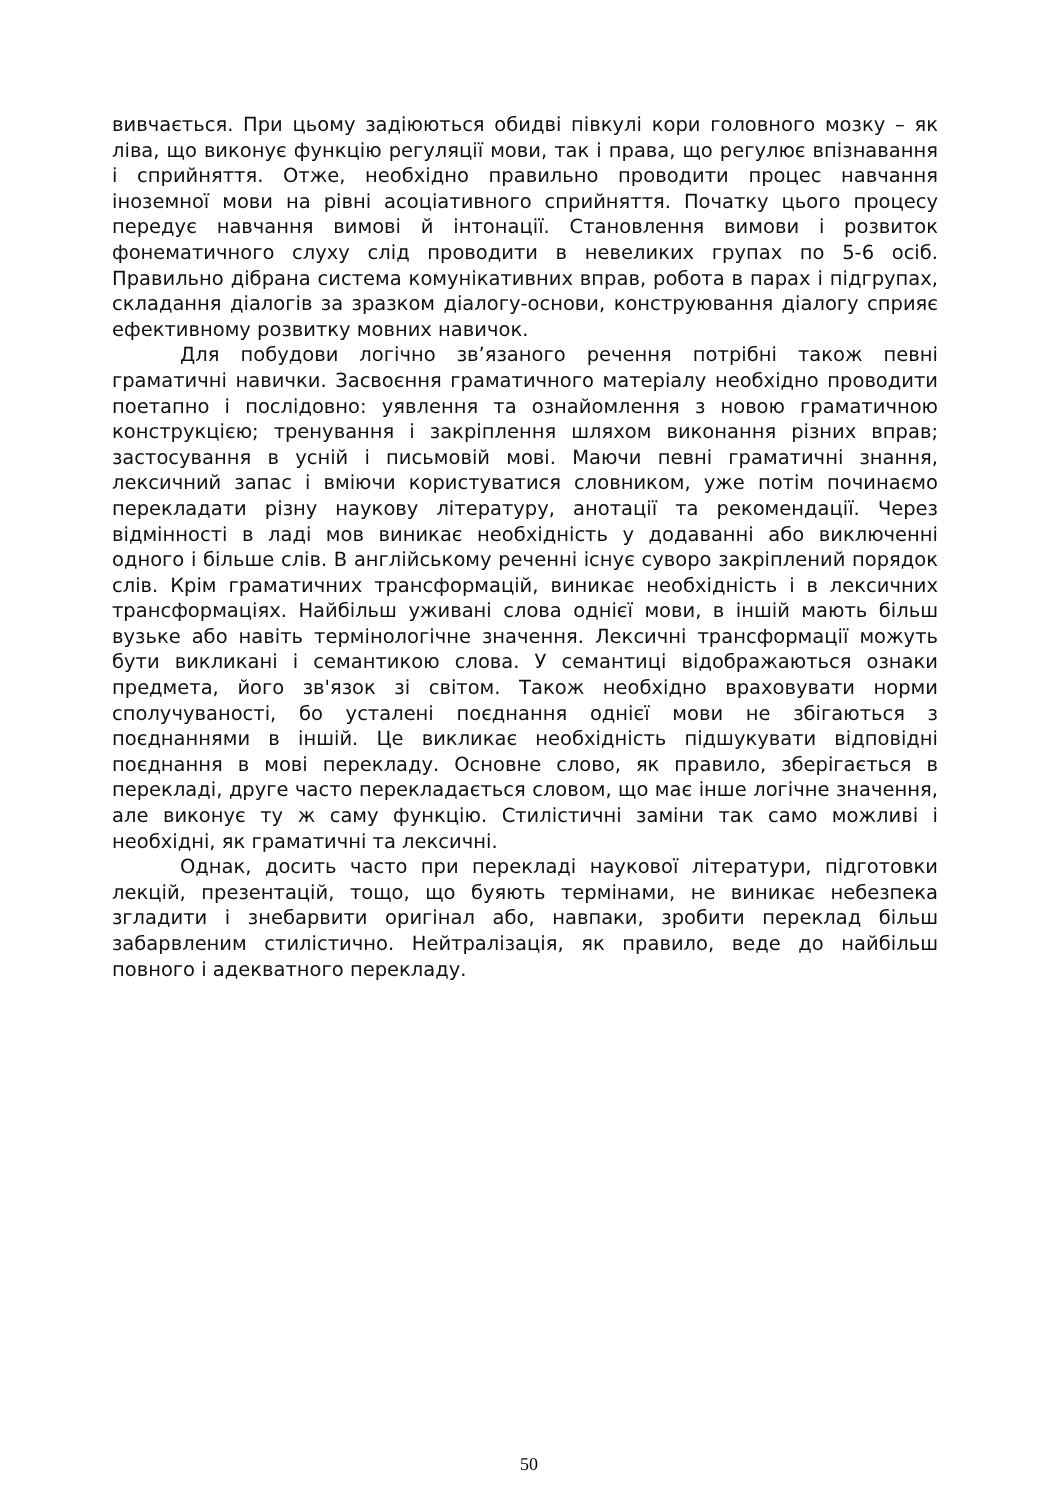вивчається. При цьому задіюються обидві півкулі кори головного мозку – як ліва, що виконує функцію регуляції мови, так і права, що регулює впізнавання і сприйняття. Отже, необхідно правильно проводити процес навчання іноземної мови на рівні асоціативного сприйняття. Початку цього процесу передує навчання вимові й інтонації. Становлення вимови і розвиток фонематичного слуху слід проводити в невеликих групах по 5-6 осіб. Правильно дібрана система комунікативних вправ, робота в парах і підгрупах, складання діалогів за зразком діалогу-основи, конструювання діалогу сприяє ефективному розвитку мовних навичок.
Для побудови логічно зв’язаного речення потрібні також певні граматичні навички. Засвоєння граматичного матеріалу необхідно проводити поетапно і послідовно: уявлення та ознайомлення з новою граматичною конструкцією; тренування і закріплення шляхом виконання різних вправ; застосування в усній і письмовій мові. Маючи певні граматичні знання, лексичний запас і вміючи користуватися словником, уже потім починаємо перекладати різну наукову літературу, анотації та рекомендації. Через відмінності в ладі мов виникає необхідність у додаванні або виключенні одного і більше слів. В англійському реченні існує суворо закріплений порядок слів. Крім граматичних трансформацій, виникає необхідність і в лексичних трансформаціях. Найбільш уживані слова однієї мови, в іншій мають більш вузьке або навіть термінологічне значення. Лексичні трансформації можуть бути викликані і семантикою слова. У семантиці відображаються ознаки предмета, його зв'язок зі світом. Також необхідно враховувати норми сполучуваності, бо усталені поєднання однієї мови не збігаються з поєднаннями в іншій. Це викликає необхідність підшукувати відповідні поєднання в мові перекладу. Основне слово, як правило, зберігається в перекладі, друге часто перекладається словом, що має інше логічне значення, але виконує ту ж саму функцію. Стилістичні заміни так само можливі і необхідні, як граматичні та лексичні.
Однак, досить часто при перекладі наукової літератури, підготовки лекцій, презентацій, тощо, що буяють термінами, не виникає небезпека згладити і знебарвити оригінал або, навпаки, зробити переклад більш забарвленим стилістично. Нейтралізація, як правило, веде до найбільш повного і адекватного перекладу.
50